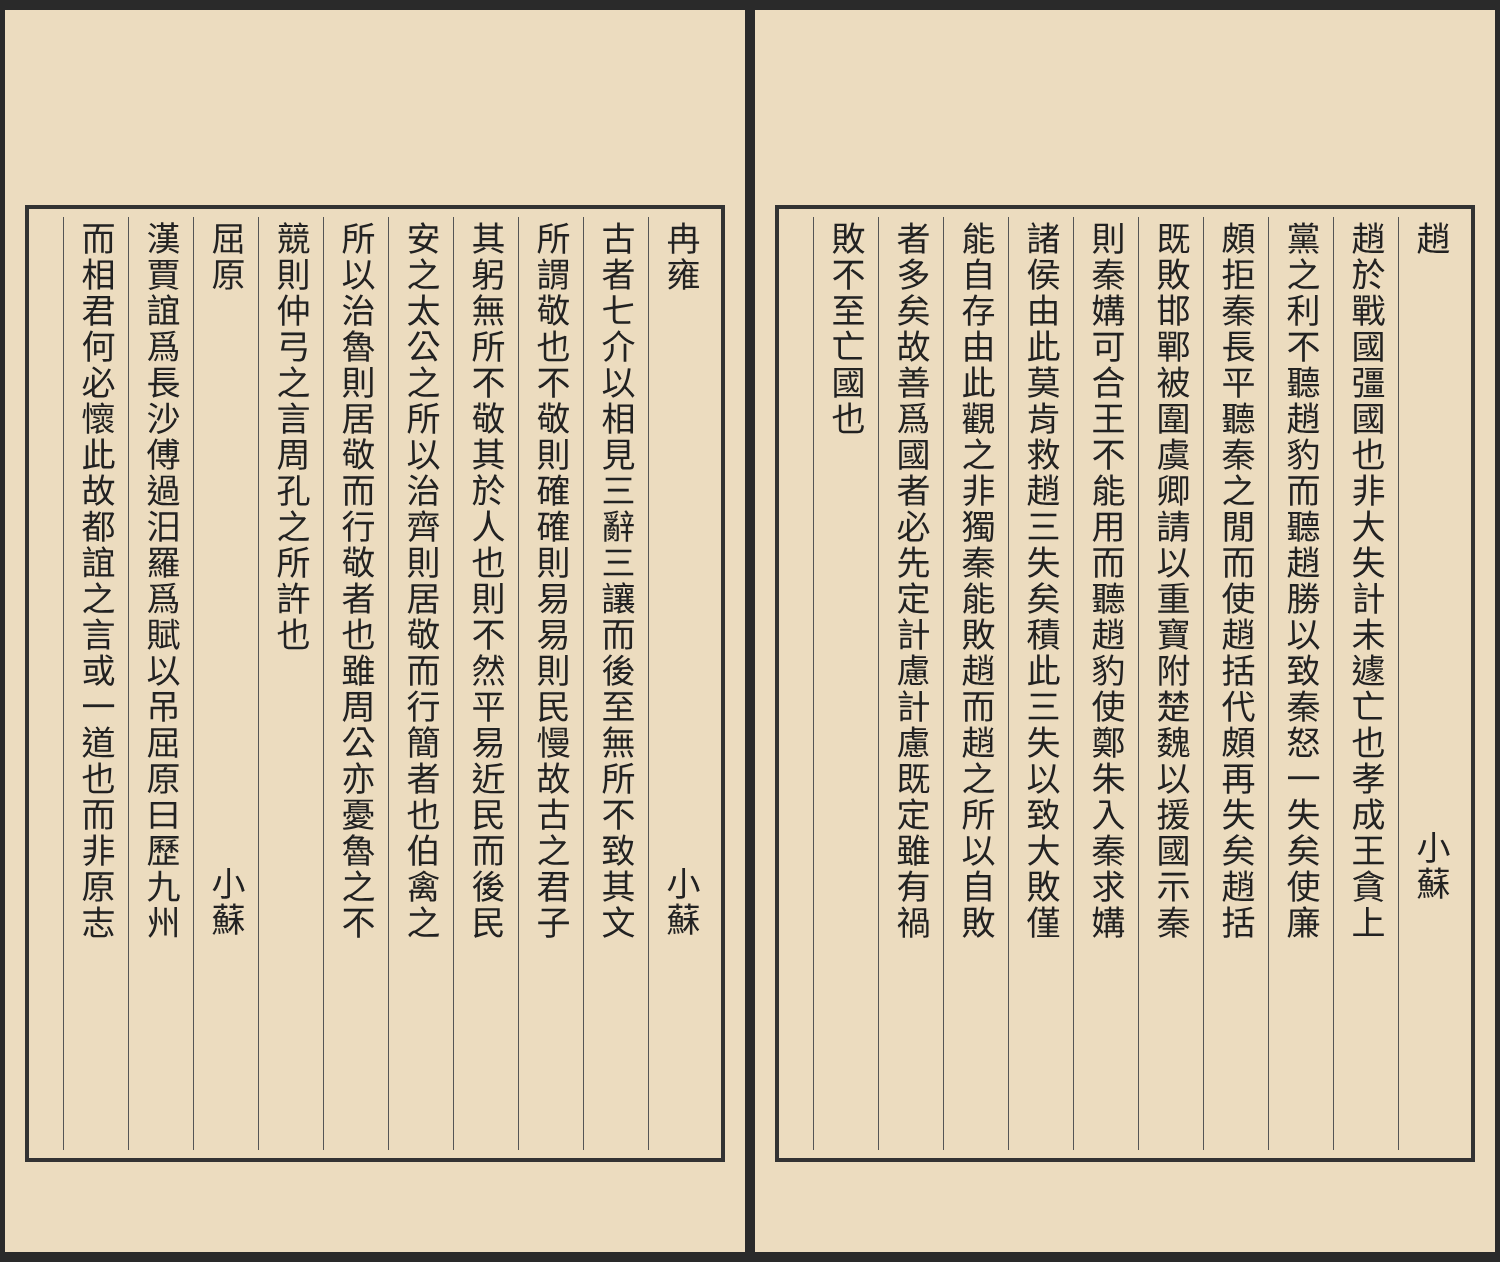趙 小蘇
趙於戰國彊國也非大失計未遽亡也孝成王貪上
黨之利不聽趙豹而聽趙勝以致秦怒一失矣使廉
頗拒秦長平聽秦之閒而使趙括代頗再失矣趙括
既敗邯鄲被圍虞卿請以重寶附楚魏以援國示秦
則秦媾可合王不能用而聽趙豹使鄭朱入秦求媾
諸侯由此莫肯救趙三失矣積此三失以致大敗僅
能自存由此觀之非獨秦能敗趙而趙之所以自敗
者多矣故善爲國者必先定計慮計慮既定雖有禍
敗不至亡國也
冉雍 小蘇
古者七介以相見三辭三讓而後至無所不致其文
所謂敬也不敬則確確則易易則民慢故古之君子
其躬無所不敬其於人也則不然平易近民而後民
安之太公之所以治齊則居敬而行簡者也伯禽之
所以治魯則居敬而行敬者也雖周公亦憂魯之不
競則仲弓之言周孔之所許也
屈原 小蘇
漢賈誼爲長沙傅過汨羅爲賦以吊屈原曰歷九州
而相君何必懷此故都誼之言或一道也而非原志